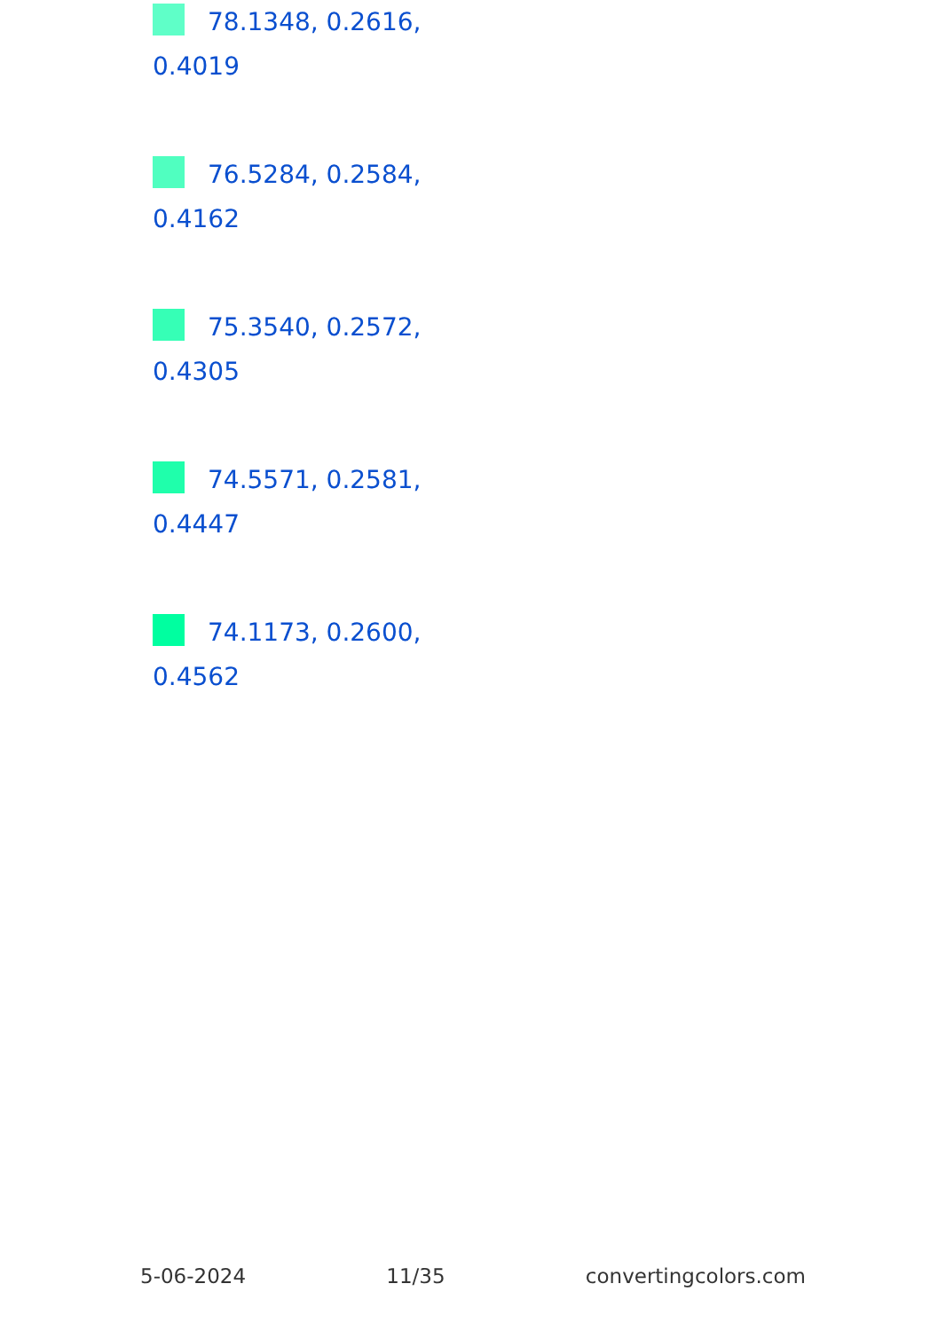78.1348, 0.2616, 0.4019
76.5284, 0.2584, 0.4162
75.3540, 0.2572, 0.4305
74.5571, 0.2581, 0.4447
74.1173, 0.2600, 0.4562
5-06-2024 11/35 convertingcolors.com